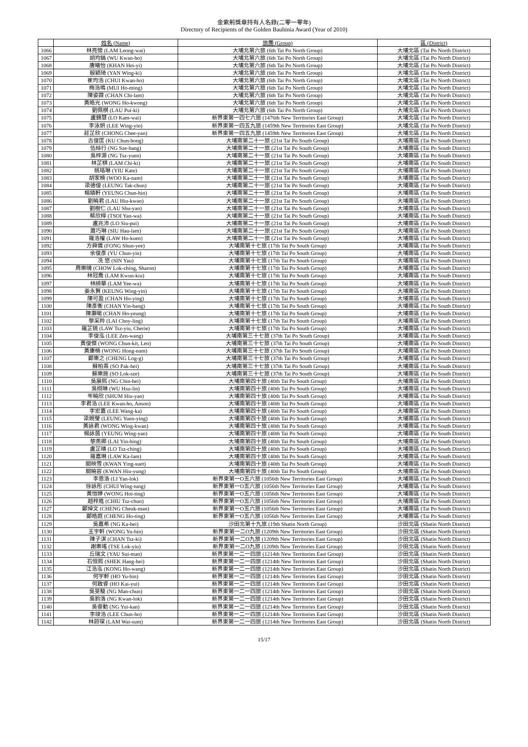金紫荊獎章持有人名錄(二零一零年)
Directory of Recipients of the Golden Bauhinia Award (Year of 2010)
| | 姓名 (Name) | 旅團 (Group) | 區 (District) |
| --- | --- | --- | --- |
| 1066 | 林亮懷 (LAM Leong-wai) | 大埔北第六旅 (6th Tai Po North Group) | 大埔北區 (Tai Po North District) |
| 1067 | 胡均鎬 (WU Kwan-ho) | 大埔北第六旅 (6th Tai Po North Group) | 大埔北區 (Tai Po North District) |
| 1068 | 唐曦怡 (KHAN Hei-yi) | 大埔北第六旅 (6th Tai Po North Group) | 大埔北區 (Tai Po North District) |
| 1069 | 殷穎琦 (YAN Wing-ki) | 大埔北第六旅 (6th Tai Po North Group) | 大埔北區 (Tai Po North District) |
| 1070 | 崔均浩 (CHUI Kwan-ho) | 大埔北第六旅 (6th Tai Po North Group) | 大埔北區 (Tai Po North District) |
| 1071 | 梅浩鳴 (MUI Ho-ming) | 大埔北第六旅 (6th Tai Po North Group) | 大埔北區 (Tai Po North District) |
| 1072 | 陳姿霖 (CHAN Chi-lam) | 大埔北第六旅 (6th Tai Po North Group) | 大埔北區 (Tai Po North District) |
| 1073 | 黃皓光 (WONG Ho-kwong) | 大埔北第六旅 (6th Tai Po North Group) | 大埔北區 (Tai Po North District) |
| 1074 | 劉佩棋 (LAU Pui-ki) | 大埔北第六旅 (6th Tai Po North Group) | 大埔北區 (Tai Po North District) |
| 1075 | 盧錦慧 (LO Kam-wai) | 新界東第一四七六旅 (1476th New Territories East Group) | 大埔北區 (Tai Po North District) |
| 1076 | 李泳妍 (LEE Wing-yin) | 新界東第一四五九旅 (1459th New Territories East Group) | 大埔北區 (Tai Po North District) |
| 1077 | 莊芷欣 (CHONG Chee-yan) | 新界東第一四五九旅 (1459th New Territories East Group) | 大埔北區 (Tai Po North District) |
| 1078 | 古俊匡 (KU Chun-hong) | 大埔南第二十一旅 (21st Tai Po South Group) | 大埔南區 (Tai Po South District) |
| 1079 | 伍絲行 (NG Sze-hang) | 大埔南第二十一旅 (21st Tai Po South Group) | 大埔南區 (Tai Po South District) |
| 1080 | 吳梓源 (NG Tsz-yuen) | 大埔南第二十一旅 (21st Tai Po South Group) | 大埔南區 (Tai Po South District) |
| 1081 | 林芷棋 (LAM Chi-ki) | 大埔南第二十一旅 (21st Tai Po South Group) | 大埔南區 (Tai Po South District) |
| 1082 | 姚珞琳 (YIU Kate) | 大埔南第二十一旅 (21st Tai Po South Group) | 大埔南區 (Tai Po South District) |
| 1083 | 胡家楠 (WOO Ka-nam) | 大埔南第二十一旅 (21st Tai Po South Group) | 大埔南區 (Tai Po South District) |
| 1084 | 梁德俊 (LEUNG Tak-chun) | 大埔南第二十一旅 (21st Tai Po South Group) | 大埔南區 (Tai Po South District) |
| 1085 | 楊鎮軒 (YEUNG Chun-hin) | 大埔南第二十一旅 (21st Tai Po South Group) | 大埔南區 (Tai Po South District) |
| 1086 | 劉曉君 (LAU Hiu-kwan) | 大埔南第二十一旅 (21st Tai Po South Group) | 大埔南區 (Tai Po South District) |
| 1087 | 劉樹仁 (LAU Shu-yan) | 大埔南第二十一旅 (21st Tai Po South Group) | 大埔南區 (Tai Po South District) |
| 1088 | 蔡欣樺 (TSOI Yan-wa) | 大埔南第二十一旅 (21st Tai Po South Group) | 大埔南區 (Tai Po South District) |
| 1089 | 盧兆沛 (LO Siu-pui) | 大埔南第二十一旅 (21st Tai Po South Group) | 大埔南區 (Tai Po South District) |
| 1090 | 蕭巧琳 (SIU Hau-lam) | 大埔南第二十一旅 (21st Tai Po South Group) | 大埔南區 (Tai Po South District) |
| 1091 | 羅浩權 (LAW Ho-kuen) | 大埔南第二十一旅 (21st Tai Po South Group) | 大埔南區 (Tai Po South District) |
| 1092 | 方舜儀 (FONG Shun-yee) | 大埔南第十七旅 (17th Tai Po South Group) | 大埔南區 (Tai Po South District) |
| 1093 | 余俊彥 (YU Chun-yin) | 大埔南第十七旅 (17th Tai Po South Group) | 大埔南區 (Tai Po South District) |
| 1094 | 冼 悠 (SIN Yau) | 大埔南第十七旅 (17th Tai Po South Group) | 大埔南區 (Tai Po South District) |
| 1095 | 周樂晴 (CHOW Lok-ching, Sharon) | 大埔南第十七旅 (17th Tai Po South Group) | 大埔南區 (Tai Po South District) |
| 1096 | 林冠喬 (LAM Kwun-kiu) | 大埔南第十七旅 (17th Tai Po South Group) | 大埔南區 (Tai Po South District) |
| 1097 | 林綺華 (LAM Yee-wa) | 大埔南第十七旅 (17th Tai Po South Group) | 大埔南區 (Tai Po South District) |
| 1098 | 姜永賢 (KEUNG Wing-yin) | 大埔南第十七旅 (17th Tai Po South Group) | 大埔南區 (Tai Po South District) |
| 1099 | 陳可盈 (CHAN Ho-ying) | 大埔南第十七旅 (17th Tai Po South Group) | 大埔南區 (Tai Po South District) |
| 1100 | 陳彥衡 (CHAN Yin-hang) | 大埔南第十七旅 (17th Tai Po South Group) | 大埔南區 (Tai Po South District) |
| 1101 | 陳灝暘 (CHAN Ho-yeung) | 大埔南第十七旅 (17th Tai Po South Group) | 大埔南區 (Tai Po South District) |
| 1102 | 黎采羚 (LAI Choy-ling) | 大埔南第十七旅 (17th Tai Po South Group) | 大埔南區 (Tai Po South District) |
| 1103 | 羅芷銚 (LAW Tsz-yiu, Cherie) | 大埔南第十七旅 (17th Tai Po South Group) | 大埔南區 (Tai Po South District) |
| 1104 | 李俊泓 (LEE Zen-wang) | 大埔南第三十七旅 (37th Tai Po South Group) | 大埔南區 (Tai Po South District) |
| 1105 | 黃俊傑 (WONG Chun-kit, Leo) | 大埔南第三十七旅 (37th Tai Po South Group) | 大埔南區 (Tai Po South District) |
| 1106 | 黃康楠 (WONG Hong-nam) | 大埔南第三十七旅 (37th Tai Po South Group) | 大埔南區 (Tai Po South District) |
| 1107 | 鄭樂之 (CHENG Log-g) | 大埔南第三十七旅 (37th Tai Po South Group) | 大埔南區 (Tai Po South District) |
| 1108 | 蘇柏熹 (SO Pak-hei) | 大埔南第三十七旅 (37th Tai Po South Group) | 大埔南區 (Tai Po South District) |
| 1109 | 蘇樂施 (SO Lok-sze) | 大埔南第三十七旅 (37th Tai Po South Group) | 大埔南區 (Tai Po South District) |
| 1110 | 吳展熙 (NG Chin-hei) | 大埔南第四十旅 (40th Tai Po South Group) | 大埔南區 (Tai Po South District) |
| 1111 | 吳栩琳 (WU Hsu-lin) | 大埔南第四十旅 (40th Tai Po South Group) | 大埔南區 (Tai Po South District) |
| 1112 | 岑曉欣 (SHUM Hiu-yan) | 大埔南第四十旅 (40th Tai Po South Group) | 大埔南區 (Tai Po South District) |
| 1113 | 李君浩 (LEE Kwan-ho, Anson) | 大埔南第四十旅 (40th Tai Po South Group) | 大埔南區 (Tai Po South District) |
| 1114 | 李宏嘉 (LEE Wang-ka) | 大埔南第四十旅 (40th Tai Po South Group) | 大埔南區 (Tai Po South District) |
| 1115 | 梁婉瑩 (LEUNG Yuen-ying) | 大埔南第四十旅 (40th Tai Po South Group) | 大埔南區 (Tai Po South District) |
| 1116 | 黃詠君 (WONG Wing-kwan) | 大埔南第四十旅 (40th Tai Po South Group) | 大埔南區 (Tai Po South District) |
| 1117 | 楊詠茵 (YEUNG Wing-yan) | 大埔南第四十旅 (40th Tai Po South Group) | 大埔南區 (Tai Po South District) |
| 1118 | 黎燕卿 (LAI Yin-hing) | 大埔南第四十旅 (40th Tai Po South Group) | 大埔南區 (Tai Po South District) |
| 1119 | 盧芷晴 (LO Tsz-ching) | 大埔南第四十旅 (40th Tai Po South Group) | 大埔南區 (Tai Po South District) |
| 1120 | 羅嘉琳 (LAW Ka-lam) | 大埔南第四十旅 (40th Tai Po South Group) | 大埔南區 (Tai Po South District) |
| 1121 | 關映雪 (KWAN Ying-suet) | 大埔南第四十旅 (40th Tai Po South Group) | 大埔南區 (Tai Po South District) |
| 1122 | 關曉容 (KWAN Hiu-yung) | 大埔南第四十旅 (40th Tai Po South Group) | 大埔南區 (Tai Po South District) |
| 1123 | 李恩洛 (LI Yan-lok) | 新界東第一O五六旅 (1056th New Territories East Group) | 大埔南區 (Tai Po South District) |
| 1124 | 徐詠彤 (CHUI Wing-tung) | 新界東第一O五六旅 (1056th New Territories East Group) | 大埔南區 (Tai Po South District) |
| 1125 | 黃愷婷 (WONG Hoi-ting) | 新界東第一O五六旅 (1056th New Territories East Group) | 大埔南區 (Tai Po South District) |
| 1126 | 趙梓進 (CHIU Tsz-chun) | 新界東第一O五六旅 (1056th New Territories East Group) | 大埔南區 (Tai Po South District) |
| 1127 | 鄭焯文 (CHENG Cheuk-man) | 新界東第一O五六旅 (1056th New Territories East Group) | 大埔南區 (Tai Po South District) |
| 1128 | 鄭皓庭 (CHENG Ho-ting) | 新界東第一O五六旅 (1056th New Territories East Group) | 大埔南區 (Tai Po South District) |
| 1129 | 吳嘉希 (NG Ka-hei) | 沙田北第十九旅 (19th Shatin North Group) | 沙田北區 (Shatin North District) |
| 1130 | 王宇軒 (WONG Yu-hin) | 新界東第一二O九旅 (1209th New Territories East Group) | 沙田北區 (Shatin North District) |
| 1131 | 陳子淇 (CHAN Tsz-ki) | 新界東第一二O九旅 (1209th New Territories East Group) | 沙田北區 (Shatin North District) |
| 1132 | 謝樂瑤 (TSE Lok-yiu) | 新界東第一二O九旅 (1209th New Territories East Group) | 沙田北區 (Shatin North District) |
| 1133 | 丘瑞文 (YAU Sui-man) | 新界東第一二一四旅 (1214th New Territories East Group) | 沙田北區 (Shatin North District) |
| 1134 | 石恒熙 (SHEK Hang-hei) | 新界東第一二一四旅 (1214th New Territories East Group) | 沙田北區 (Shatin North District) |
| 1135 | 江浩泓 (KONG Ho-wang) | 新界東第一二一四旅 (1214th New Territories East Group) | 沙田北區 (Shatin North District) |
| 1136 | 何宇軒 (HO Yu-hin) | 新界東第一二一四旅 (1214th New Territories East Group) | 沙田北區 (Shatin North District) |
| 1137 | 何啟睿 (HO Kai-yui) | 新界東第一二一四旅 (1214th New Territories East Group) | 沙田北區 (Shatin North District) |
| 1138 | 吳旻駿 (NG Man-chun) | 新界東第一二一四旅 (1214th New Territories East Group) | 沙田北區 (Shatin North District) |
| 1139 | 吳鈞洛 (NG Kwan-lok) | 新界東第一二一四旅 (1214th New Territories East Group) | 沙田北區 (Shatin North District) |
| 1140 | 吳睿勤 (NG Yui-kan) | 新界東第一二一四旅 (1214th New Territories East Group) | 沙田北區 (Shatin North District) |
| 1141 | 李竣浩 (LEE Chun-ho) | 新界東第一二一四旅 (1214th New Territories East Group) | 沙田北區 (Shatin North District) |
| 1142 | 林蔚琛 (LAM Wai-sum) | 新界東第一二一四旅 (1214th New Territories East Group) | 沙田北區 (Shatin North District) |
15/17